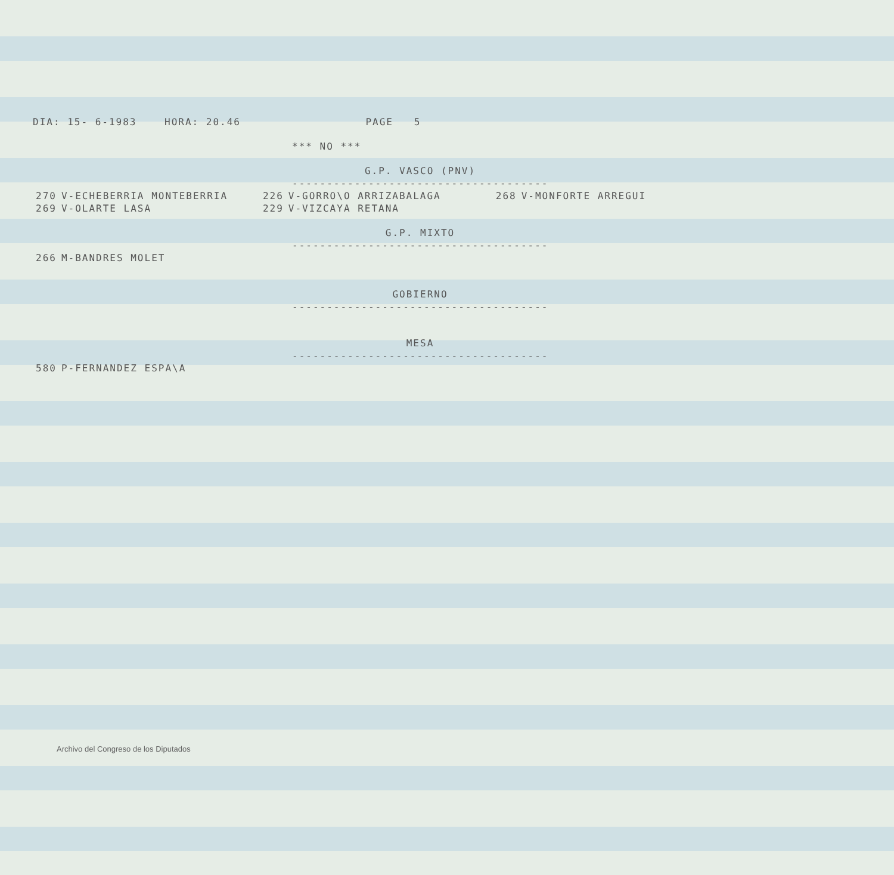DIA: 15- 6-1983 HORA: 20.46 PAGE 5
*** NO ***
G.P. VASCO (PNV)
----------------------------------------
| 270 | V-ECHEBERRIA MONTEBERRIA | 226 | V-GORRO\O ARRIZABALAGA | 268 | V-MONFORTE ARREGUI |
| 269 | V-OLARTE LASA | 229 | V-VIZCAYA RETANA | | |
G.P. MIXTO
----------------------------------------
| 266 | M-BANDRES MOLET |
GOBIERNO
----------------------------------------
MESA
----------------------------------------
| 580 | P-FERNANDEZ ESPA\A |
Archivo del Congreso de los Diputados